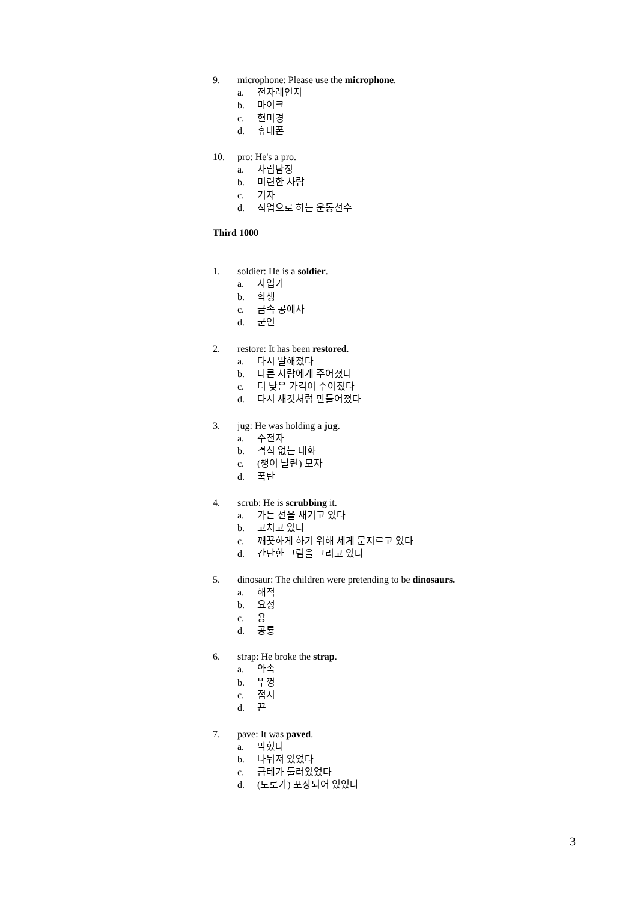9. microphone: Please use the microphone.
a. 전자레인지
b. 마이크
c. 현미경
d. 휴대폰
10. pro: He's a pro.
a. 사립탐정
b. 미련한 사람
c. 기자
d. 직업으로 하는 운동선수
Third 1000
1. soldier: He is a soldier.
a. 사업가
b. 학생
c. 금속 공예사
d. 군인
2. restore: It has been restored.
a. 다시 말해졌다
b. 다른 사람에게 주어졌다
c. 더 낮은 가격이 주어졌다
d. 다시 새것처럼 만들어졌다
3. jug: He was holding a jug.
a. 주전자
b. 격식 없는 대화
c. (챙이 달린) 모자
d. 폭탄
4. scrub: He is scrubbing it.
a. 가는 선을 새기고 있다
b. 고치고 있다
c. 깨끗하게 하기 위해 세게 문지르고 있다
d. 간단한 그림을 그리고 있다
5. dinosaur: The children were pretending to be dinosaurs.
a. 해적
b. 요정
c. 용
d. 공룡
6. strap: He broke the strap.
a. 약속
b. 뚜껑
c. 접시
d. 끈
7. pave: It was paved.
a. 막혔다
b. 나뉘져 있었다
c. 금테가 둘러있었다
d. (도로가) 포장되어 있었다
3